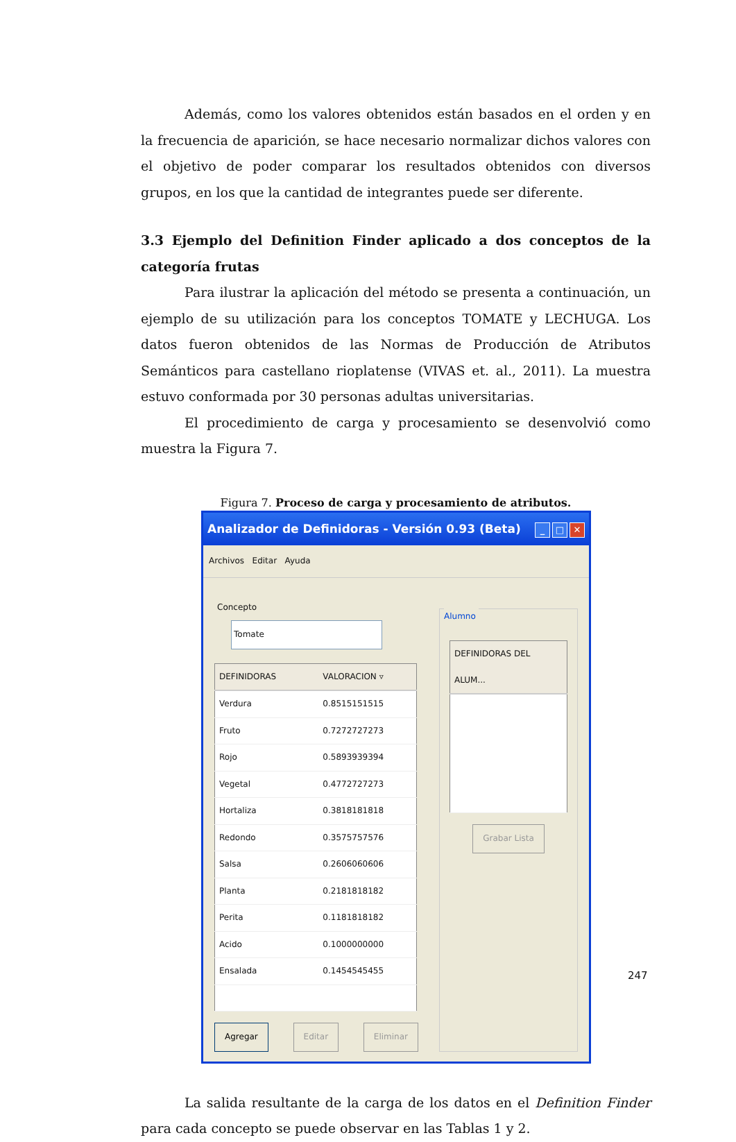Además, como los valores obtenidos están basados en el orden y en la frecuencia de aparición, se hace necesario normalizar dichos valores con el objetivo de poder comparar los resultados obtenidos con diversos grupos, en los que la cantidad de integrantes puede ser diferente.
3.3 Ejemplo del Definition Finder aplicado a dos conceptos de la categoría frutas
Para ilustrar la aplicación del método se presenta a continuación, un ejemplo de su utilización para los conceptos TOMATE y LECHUGA. Los datos fueron obtenidos de las Normas de Producción de Atributos Semánticos para castellano rioplatense (VIVAS et. al., 2011). La muestra estuvo conformada por 30 personas adultas universitarias.
El procedimiento de carga y procesamiento se desenvolvió como muestra la Figura 7.
Figura 7. Proceso de carga y procesamiento de atributos.
Analizador de Definidoras - Versión 0.93 (Beta) _ □ ✕
Archivos Editar Ayuda
Concepto Tomate
| DEFINIDORAS | VALORACION ▿ |
| --- | --- |
| Verdura | 0.8515151515 |
| Fruto | 0.7272727273 |
| Rojo | 0.5893939394 |
| Vegetal | 0.4772727273 |
| Hortaliza | 0.3818181818 |
| Redondo | 0.3575757576 |
| Salsa | 0.2606060606 |
| Planta | 0.2181818182 |
| Perita | 0.1181818182 |
| Acido | 0.1000000000 |
| Ensalada | 0.1454545455 |
Agregar Editar Eliminar
Alumno
| DEFINIDORAS DEL ALUM... |
| --- |
Grabar Lista
La salida resultante de la carga de los datos en el Definition Finder para cada concepto se puede observar en las Tablas 1 y 2.
247